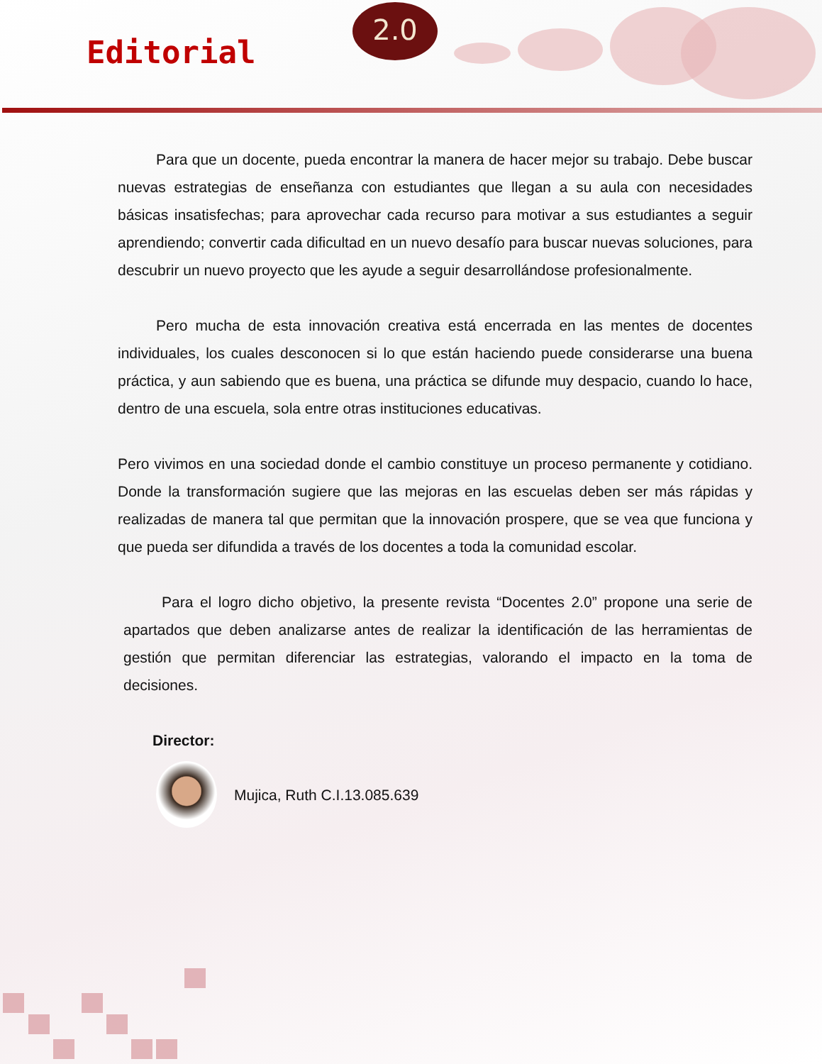Editorial
2.0
Para que un docente, pueda encontrar la manera de hacer mejor su trabajo. Debe buscar nuevas estrategias de enseñanza con estudiantes que llegan a su aula con necesidades básicas insatisfechas; para aprovechar cada recurso para motivar a sus estudiantes a seguir aprendiendo; convertir cada dificultad en un nuevo desafío para buscar nuevas soluciones, para descubrir un nuevo proyecto que les ayude a seguir desarrollándose profesionalmente.
Pero mucha de esta innovación creativa está encerrada en las mentes de docentes individuales, los cuales desconocen si lo que están haciendo puede considerarse una buena práctica, y aun sabiendo que es buena, una práctica se difunde muy despacio, cuando lo hace, dentro de una escuela, sola entre otras instituciones educativas.
Pero vivimos en una sociedad donde el cambio constituye un proceso permanente y cotidiano. Donde la transformación sugiere que las mejoras en las escuelas deben ser más rápidas y realizadas de manera tal que permitan que la innovación prospere, que se vea que funciona y que pueda ser difundida a través de los docentes a toda la comunidad escolar.
Para el logro dicho objetivo, la presente revista “Docentes 2.0” propone una serie de apartados que deben analizarse antes de realizar la identificación de las herramientas de gestión que permitan diferenciar las estrategias, valorando el impacto en la toma de decisiones.
Director:
Mujica, Ruth C.I.13.085.639